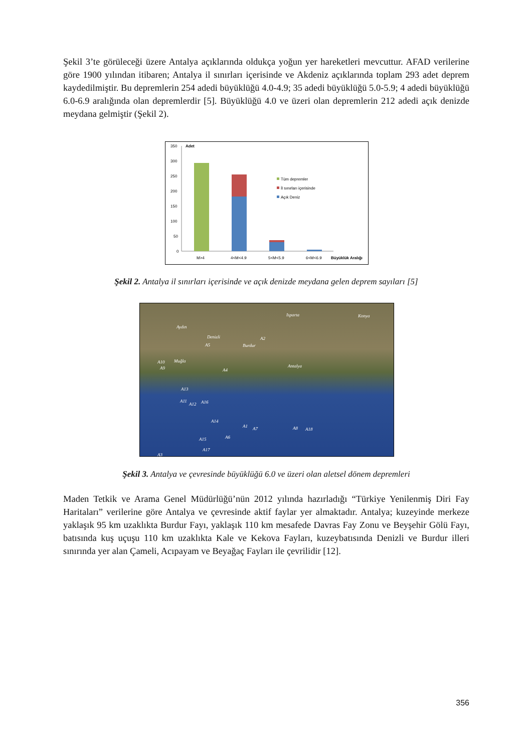Şekil 3’te görüleceği üzere Antalya açıklarında oldukça yoğun yer hareketleri mevcuttur. AFAD verilerine göre 1900 yılından itibaren; Antalya il sınırları içerisinde ve Akdeniz açıklarında toplam 293 adet deprem kaydedilmiştir. Bu depremlerin 254 adedi büyüklüğü 4.0-4.9; 35 adedi büyüklüğü 5.0-5.9; 4 adedi büyüklüğü 6.0-6.9 aralığında olan depremlerdir [5]. Büyüklüğü 4.0 ve üzeri olan depremlerin 212 adedi açık denizde meydana gelmiştir (Şekil 2).
350
300
250
200
150
100
50
0
Adet
Tüm depremler
İl sınırları içerisinde
Açık Deniz
M>4
4<M<4.9
5<M<5.9
6<M<6.9
Büyüklük Aralığı
Şekil 2. Antalya il sınırları içerisinde ve açık denizde meydana gelen deprem sayıları [5]
Isparta Konya
Aydın
Denizli
Burdur
Muğla
Antalya
A2
A5
A10
A9 A4
A13
A11
A12 A16
A14
A1 A7 A8 A18
A15 A6
A17
A3
Şekil 3. Antalya ve çevresinde büyüklüğü 6.0 ve üzeri olan aletsel dönem depremleri
Maden Tetkik ve Arama Genel Müdürlüğü’nün 2012 yılında hazırladığı “Türkiye Yenilenmiş Diri Fay Haritaları” verilerine göre Antalya ve çevresinde aktif faylar yer almaktadır. Antalya; kuzeyinde merkeze yaklaşık 95 km uzaklıkta Burdur Fayı, yaklaşık 110 km mesafede Davras Fay Zonu ve Beyşehir Gölü Fayı, batısında kuş uçuşu 110 km uzaklıkta Kale ve Kekova Fayları, kuzeybatısında Denizli ve Burdur illeri sınırında yer alan Çameli, Acıpayam ve Beyağaç Fayları ile çevrilidir [12].
356